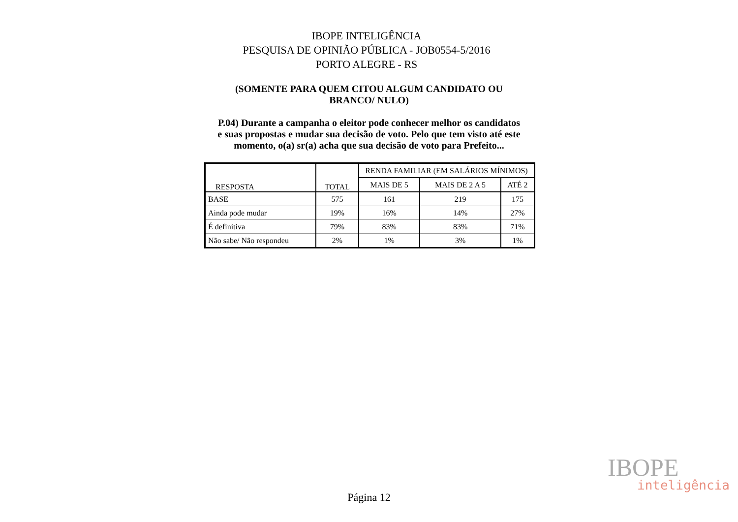IBOPE INTELIGÊNCIA
PESQUISA DE OPINIÃO PÚBLICA - JOB0554-5/2016
PORTO ALEGRE - RS
(SOMENTE PARA QUEM CITOU ALGUM CANDIDATO OU BRANCO/ NULO)
P.04) Durante a campanha o eleitor pode conhecer melhor os candidatos
e suas propostas e mudar sua decisão de voto. Pelo que tem visto até este
momento, o(a) sr(a) acha que sua decisão de voto para Prefeito...
| RESPOSTA | TOTAL | RENDA FAMILIAR (EM SALÁRIOS MÍNIMOS) | | |
| --- | --- | --- | --- | --- |
| | | MAIS DE 5 | MAIS DE 2 A 5 | ATÉ 2 |
| BASE | 575 | 161 | 219 | 175 |
| Ainda pode mudar | 19% | 16% | 14% | 27% |
| É definitiva | 79% | 83% | 83% | 71% |
| Não sabe/ Não respondeu | 2% | 1% | 3% | 1% |
IBOPE
inteligência
Página 12